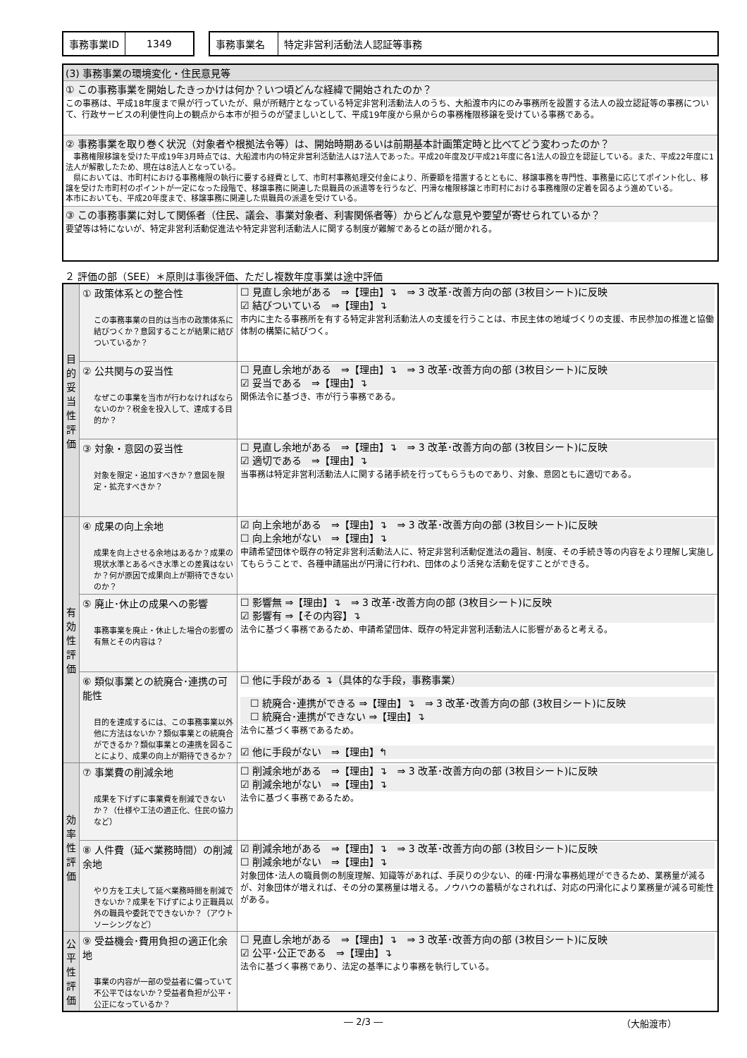| 事務事業ID | 1349 |
| 事務事業名 | 特定非営利活動法人認証等事務 |
(3) 事務事業の環境変化・住民意見等
① この事務事業を開始したきっかけは何か？いつ頃どんな経緯で開始されたのか？
この事務は、平成18年度まで県が行っていたが、県が所轄庁となっている特定非営利活動法人のうち、大船渡市内にのみ事務所を設置する法人の設立認証等の事務について、行政サービスの利便性向上の観点から本市が担うのが望ましいとして、平成19年度から県からの事務権限移譲を受けている事務である。
② 事務事業を取り巻く状況（対象者や根拠法令等）は、開始時期あるいは前期基本計画策定時と比べてどう変わったのか？
　事務権限移譲を受けた平成19年3月時点では、大船渡市内の特定非営利活動法人は7法人であった。平成20年度及び平成21年度に各1法人の設立を認証している。また、平成22年度に1法人が解散したため、現在は8法人となっている。
　県においては、市町村における事務権限の執行に要する経費として、市町村事務処理交付金により、所要額を措置するとともに、移譲事務を専門性、事務量に応じてポイント化し、移譲を受けた市町村のポイントが一定になった段階で、移譲事務に関連した県職員の派遣等を行うなど、円滑な権限移譲と市町村における事務権限の定着を図るよう進めている。
本市においても、平成20年度まで、移譲事務に関連した県職員の派遣を受けている。
③ この事務事業に対して関係者（住民、議会、事業対象者、利害関係者等）からどんな意見や要望が寄せられているか？
要望等は特にないが、特定非営利活動促進法や特定非営利活動法人に関する制度が難解であるとの話が聞かれる。
２ 評価の部（SEE）＊原則は事後評価、ただし複数年度事業は途中評価
| 目的妥当性評価 | ① 政策体系との整合性 この事務事業の目的は当市の政策体系に結びつくか？意図することが結果に結びついているか？ | ☐ 見直し余地がある ⇒【理由】↴ ⇒ 3 改革･改善方向の部 (3枚目シート)に反映 ☑ 結びついている ⇒【理由】↴ 市内に主たる事務所を有する特定非営利活動法人の支援を行うことは、市民主体の地域づくりの支援、市民参加の推進と協働体制の構築に結びつく。 |
| | ② 公共関与の妥当性 なぜこの事業を当市が行わなければならないのか？税金を投入して、達成する目的か？ | ☐ 見直し余地がある ⇒【理由】↴ ⇒ 3 改革･改善方向の部 (3枚目シート)に反映 ☑ 妥当である ⇒【理由】↴ 関係法令に基づき、市が行う事務である。 |
| | ③ 対象・意図の妥当性 対象を限定・追加すべきか？意図を限定・拡充すべきか？ | ☐ 見直し余地がある ⇒【理由】↴ ⇒ 3 改革･改善方向の部 (3枚目シート)に反映 ☑ 適切である ⇒【理由】↴ 当事務は特定非営利活動法人に関する諸手続を行ってもらうものであり、対象、意図ともに適切である。 |
| 有効性評価 | ④ 成果の向上余地 成果を向上させる余地はあるか？成果の現状水準とあるべき水準との差異はないか？何が原因で成果向上が期待できないのか？ | ☑ 向上余地がある ⇒【理由】↴ ⇒ 3 改革･改善方向の部 (3枚目シート)に反映 ☐ 向上余地がない ⇒【理由】↴ 申請希望団体や既存の特定非営利活動法人に、特定非営利活動促進法の趣旨、制度、その手続き等の内容をより理解し実施してもらうことで、各種申請届出が円滑に行われ、団体のより活発な活動を促すことができる。 |
| | ⑤ 廃止･休止の成果への影響 事務事業を廃止・休止した場合の影響の有無とその内容は？ | ☐ 影響無 ⇒【理由】↴ ⇒ 3 改革･改善方向の部 (3枚目シート)に反映 ☑ 影響有 ⇒【その内容】↴ 法令に基づく事務であるため、申請希望団体、既存の特定非営利活動法人に影響があると考える。 |
| | ⑥ 類似事業との統廃合･連携の可能性 目的を達成するには、この事務事業以外他に方法はないか？類似事業との統廃合ができるか？類似事業との連携を図ることにより、成果の向上が期待できるか？ | ☐ 他に手段がある ↴（具体的な手段，事務事業） ☐ 統廃合･連携ができる ⇒【理由】↴ ⇒ 3 改革･改善方向の部 (3枚目シート)に反映 ☐ 統廃合･連携ができない ⇒【理由】↴ 法令に基づく事務であるため。 ☑ 他に手段がない ⇒【理由】↰ |
| 効率性評価 | ⑦ 事業費の削減余地 成果を下げずに事業費を削減できないか？（仕様や工法の適正化、住民の協力など） | ☐ 削減余地がある ⇒【理由】↴ ⇒ 3 改革･改善方向の部 (3枚目シート)に反映 ☑ 削減余地がない ⇒【理由】↴ 法令に基づく事務であるため。 |
| | ⑧ 人件費（延べ業務時間）の削減余地 やり方を工夫して延べ業務時間を削減できないか？成果を下げずにより正職員以外の職員や委託でできないか？（アウトソーシングなど） | ☑ 削減余地がある ⇒【理由】↴ ⇒ 3 改革･改善方向の部 (3枚目シート)に反映 ☐ 削減余地がない ⇒【理由】↴ 対象団体･法人の職員側の制度理解、知識等があれば、手戻りの少ない、的確･円滑な事務処理ができるため、業務量が減るが、対象団体が増えれば、その分の業務量は増える。ノウハウの蓄積がなされれば、対応の円滑化により業務量が減る可能性がある。 |
| 公平性評価 | ⑨ 受益機会･費用負担の適正化余地 事業の内容が一部の受益者に偏っていて不公平ではないか？受益者負担が公平・公正になっているか？ | ☐ 見直し余地がある ⇒【理由】↴ ⇒ 3 改革･改善方向の部 (3枚目シート)に反映 ☑ 公平･公正である ⇒【理由】↴ 法令に基づく事務であり、法定の基準により事務を執行している。 |
― 2/3 ― （大船渡市）